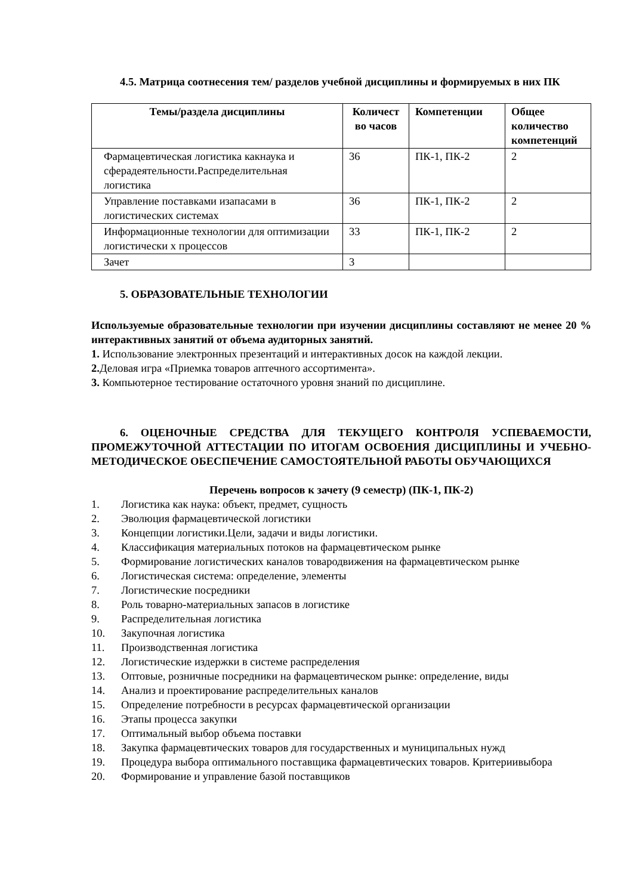4.5. Матрица соотнесения тем/ разделов учебной дисциплины и формируемых в них ПК
| Темы/раздела дисциплины | Количест во часов | Компетенции | Общее количество компетенций |
| --- | --- | --- | --- |
| Фармацевтическая логистика какнаука и сферадеятельности.Распределительная логистика | 36 | ПК-1, ПК-2 | 2 |
| Управление поставками изапасами в логистических системах | 36 | ПК-1, ПК-2 | 2 |
| Информационные технологии для оптимизации логистически х процессов | 33 | ПК-1, ПК-2 | 2 |
| Зачет | 3 | | |
5. ОБРАЗОВАТЕЛЬНЫЕ ТЕХНОЛОГИИ
Используемые образовательные технологии при изучении дисциплины составляют не менее 20 % интерактивных занятий от объема аудиторных занятий.
1. Использование электронных презентаций и интерактивных досок на каждой лекции.
2. Деловая игра «Приемка товаров аптечного ассортимента».
3. Компьютерное тестирование остаточного уровня знаний по дисциплине.
6. ОЦЕНОЧНЫЕ СРЕДСТВА ДЛЯ ТЕКУЩЕГО КОНТРОЛЯ УСПЕВАЕМОСТИ, ПРОМЕЖУТОЧНОЙ АТТЕСТАЦИИ ПО ИТОГАМ ОСВОЕНИЯ ДИСЦИПЛИНЫ И УЧЕБНО-МЕТОДИЧЕСКОЕ ОБЕСПЕЧЕНИЕ САМОСТОЯТЕЛЬНОЙ РАБОТЫ ОБУЧАЮЩИХСЯ
Перечень вопросов к зачету (9 семестр) (ПК-1, ПК-2)
1. Логистика как наука: объект, предмет, сущность
2. Эволюция фармацевтической логистики
3. Концепции логистики.Цели, задачи и виды логистики.
4. Классификация материальных потоков на фармацевтическом рынке
5. Формирование логистических каналов товародвижения на фармацевтическом рынке
6. Логистическая система: определение, элементы
7. Логистические посредники
8. Роль товарно-материальных запасов в логистике
9. Распределительная логистика
10. Закупочная логистика
11. Производственная логистика
12. Логистические издержки в системе распределения
13. Оптовые, розничные посредники на фармацевтическом рынке: определение, виды
14. Анализ и проектирование распределительных каналов
15. Определение потребности в ресурсах фармацевтической организации
16. Этапы процесса закупки
17. Оптимальный выбор объема поставки
18. Закупка фармацевтических товаров для государственных и муниципальных нужд
19. Процедура выбора оптимального поставщика фармацевтических товаров. Критериивыбора
20. Формирование и управление базой поставщиков